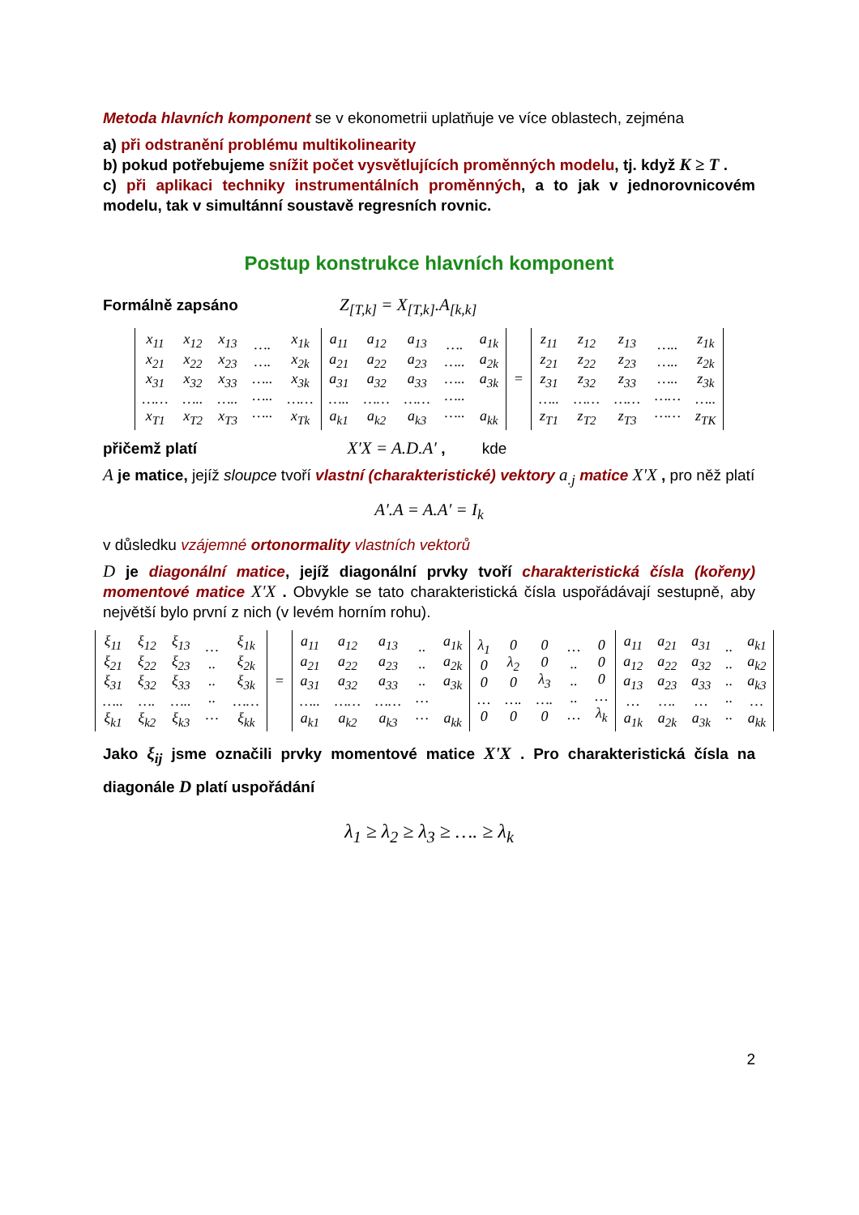Metoda hlavních komponent se v ekonometrii uplatňuje ve více oblastech, zejména
a) při odstranění problému multikolinearity
b) pokud potřebujeme snížit počet vysvětlujících proměnných modelu, tj. když K ≥ T .
c) při aplikaci techniky instrumentálních proměnných, a to jak v jednorovnicovém modelu, tak v simultánní soustavě regresních rovnic.
Postup konstrukce hlavních komponent
Formálně zapsáno Z<sub>[T,k]</sub> = X<sub>[T,k]</sub>.A<sub>[k,k]</sub>
| x<sub>11</sub> x<sub>21</sub> x<sub>31</sub> …… x<sub>T1</sub> | x<sub>12</sub> x<sub>22</sub> x<sub>32</sub> ….. x<sub>T2</sub> | x<sub>13</sub> x<sub>23</sub> x<sub>33</sub> ….. x<sub>T3</sub> | …. …. ….. ….. ….. | x<sub>1k</sub> x<sub>2k</sub> x<sub>3k</sub> …… x<sub>Tk</sub> | a<sub>11</sub> a<sub>21</sub> a<sub>31</sub> ….. a<sub>k1</sub> | a<sub>12</sub> a<sub>22</sub> a<sub>32</sub> …… a<sub>k2</sub> | a<sub>13</sub> a<sub>23</sub> a<sub>33</sub> …… a<sub>k3</sub> | …. ….. ….. ….. ….. | a<sub>1k</sub> a<sub>2k</sub> a<sub>3k</sub> a<sub>kk</sub> | = | z<sub>11</sub> z<sub>21</sub> z<sub>31</sub> ….. z<sub>T1</sub> | z<sub>12</sub> z<sub>22</sub> z<sub>32</sub> …… z<sub>T2</sub> | z<sub>13</sub> z<sub>23</sub> z<sub>33</sub> …… z<sub>T3</sub> | ….. ….. ….. …… …… | z<sub>1k</sub> z<sub>2k</sub> z<sub>3k</sub> ….. z<sub>TK</sub> |
přičemž platí X′X = A.D.A′ , kde
A je matice, jejíž sloupce tvoří vlastní (charakteristické) vektory a<sub>.j</sub> matice X'X , pro něž platí
A′.A = A.A′ = I<sub>k</sub>
v důsledku vzájemné ortonormality vlastních vektorů
D je diagonální matice, jejíž diagonální prvky tvoří charakteristická čísla (kořeny) momentové matice X'X . Obvykle se tato charakteristická čísla uspořádávají sestupně, aby největší bylo první z nich (v levém horním rohu).
| ξ<sub>11</sub> ξ<sub>21</sub> ξ<sub>31</sub> ….. ξ<sub>k1</sub> | ξ<sub>12</sub> ξ<sub>22</sub> ξ<sub>32</sub> …. ξ<sub>k2</sub> | ξ<sub>13</sub> ξ<sub>23</sub> ξ<sub>33</sub> ….. ξ<sub>k3</sub> | … .. .. .. … | ξ<sub>1k</sub> ξ<sub>2k</sub> ξ<sub>3k</sub> …… ξ<sub>kk</sub> | = | a<sub>11</sub> a<sub>21</sub> a<sub>31</sub> ….. a<sub>k1</sub> | a<sub>12</sub> a<sub>22</sub> a<sub>32</sub> …… a<sub>k2</sub> | a<sub>13</sub> a<sub>23</sub> a<sub>33</sub> …… a<sub>k3</sub> | .. .. .. … … | a<sub>1k</sub> a<sub>2k</sub> a<sub>3k</sub> a<sub>kk</sub> | λ<sub>1</sub> 0 0 … 0 | 0 λ<sub>2</sub> 0 …. 0 | 0 0 λ<sub>3</sub> …. 0 | … .. .. .. … | 0 0 0 … λ<sub>k</sub> | a<sub>11</sub> a<sub>12</sub> a<sub>13</sub> … a<sub>1k</sub> | a<sub>21</sub> a<sub>22</sub> a<sub>23</sub> …. a<sub>2k</sub> | a<sub>31</sub> a<sub>32</sub> a<sub>33</sub> … a<sub>3k</sub> | .. .. .. .. .. | a<sub>k1</sub> a<sub>k2</sub> a<sub>k3</sub> … a<sub>kk</sub> |
Jako ξ<sub>ij</sub> jsme označili prvky momentové matice X'X . Pro charakteristická čísla na diagonále D platí uspořádání
λ<sub>1</sub> ≥ λ<sub>2</sub> ≥ λ<sub>3</sub> ≥ …. ≥ λ<sub>k</sub>
2